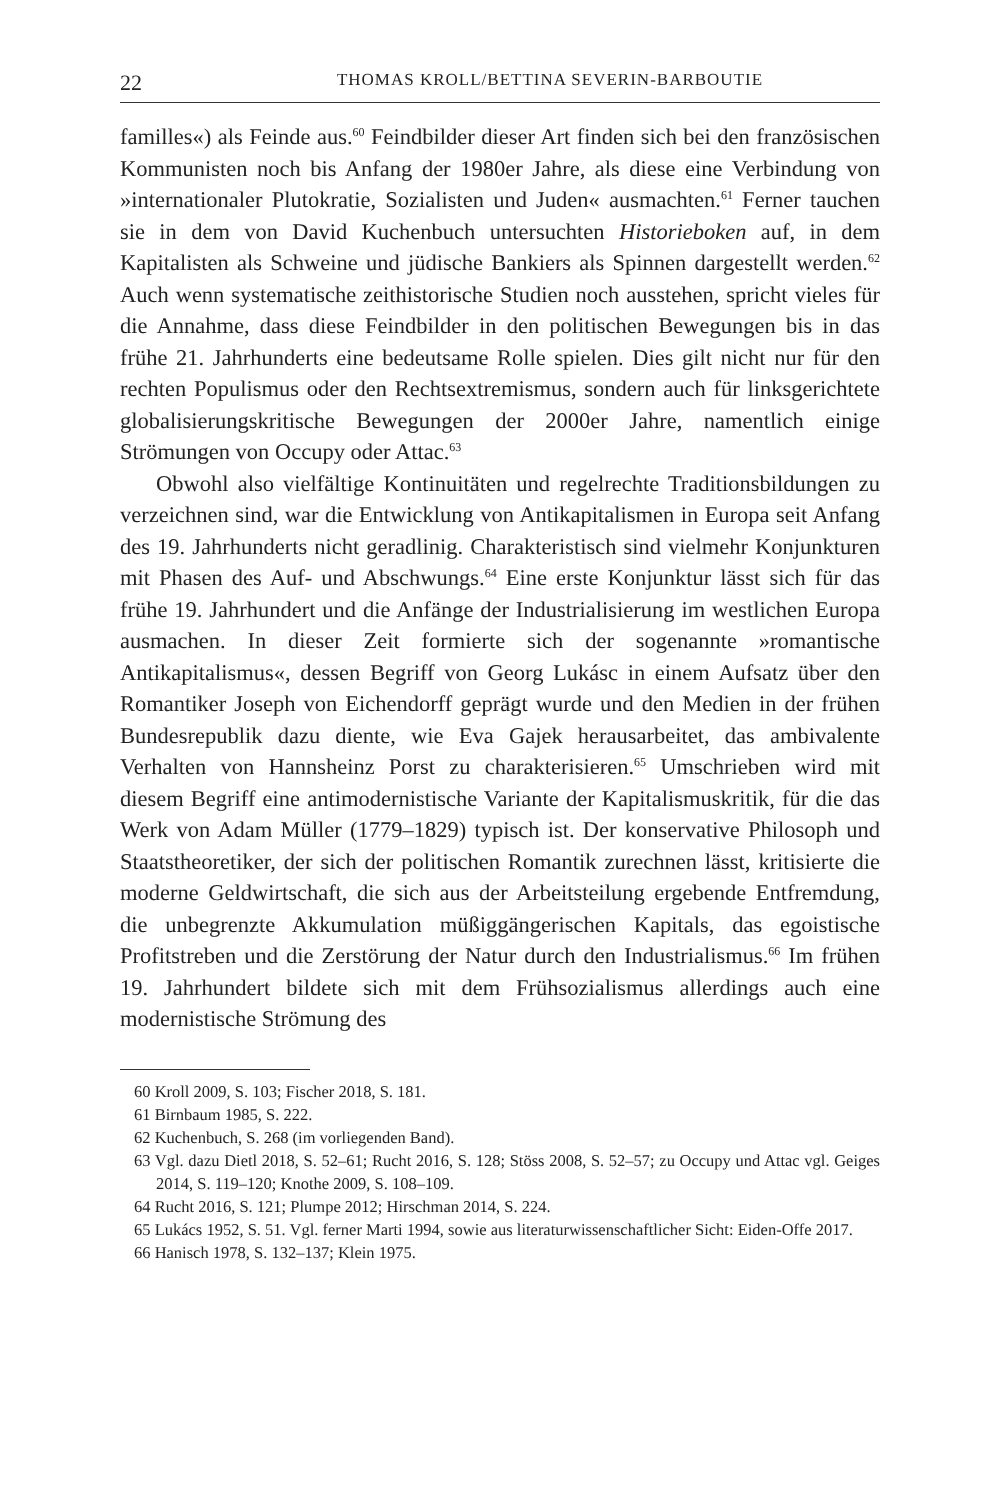22 THOMAS KROLL/BETTINA SEVERIN-BARBOUTIE
familles«) als Feinde aus.<sup>60</sup> Feindbilder dieser Art finden sich bei den französischen Kommunisten noch bis Anfang der 1980er Jahre, als diese eine Verbindung von »internationaler Plutokratie, Sozialisten und Juden« ausmachten.<sup>61</sup> Ferner tauchen sie in dem von David Kuchenbuch untersuchten Historieboken auf, in dem Kapitalisten als Schweine und jüdische Bankiers als Spinnen dargestellt werden.<sup>62</sup> Auch wenn systematische zeithistorische Studien noch ausstehen, spricht vieles für die Annahme, dass diese Feindbilder in den politischen Bewegungen bis in das frühe 21. Jahrhunderts eine bedeutsame Rolle spielen. Dies gilt nicht nur für den rechten Populismus oder den Rechtsextremismus, sondern auch für linksgerichtete globalisierungskritische Bewegungen der 2000er Jahre, namentlich einige Strömungen von Occupy oder Attac.<sup>63</sup>
Obwohl also vielfältige Kontinuitäten und regelrechte Traditionsbildungen zu verzeichnen sind, war die Entwicklung von Antikapitalismen in Europa seit Anfang des 19. Jahrhunderts nicht geradlinig. Charakteristisch sind vielmehr Konjunkturen mit Phasen des Auf- und Abschwungs.<sup>64</sup> Eine erste Konjunktur lässt sich für das frühe 19. Jahrhundert und die Anfänge der Industrialisierung im westlichen Europa ausmachen. In dieser Zeit formierte sich der sogenannte »romantische Antikapitalismus«, dessen Begriff von Georg Lukásc in einem Aufsatz über den Romantiker Joseph von Eichendorff geprägt wurde und den Medien in der frühen Bundesrepublik dazu diente, wie Eva Gajek herausarbeitet, das ambivalente Verhalten von Hannsheinz Porst zu charakterisieren.<sup>65</sup> Umschrieben wird mit diesem Begriff eine antimodernistische Variante der Kapitalismuskritik, für die das Werk von Adam Müller (1779–1829) typisch ist. Der konservative Philosoph und Staatstheoretiker, der sich der politischen Romantik zurechnen lässt, kritisierte die moderne Geldwirtschaft, die sich aus der Arbeitsteilung ergebende Entfremdung, die unbegrenzte Akkumulation müßiggängerischen Kapitals, das egoistische Profitstreben und die Zerstörung der Natur durch den Industrialismus.<sup>66</sup> Im frühen 19. Jahrhundert bildete sich mit dem Frühsozialismus allerdings auch eine modernistische Strömung des
60 Kroll 2009, S. 103; Fischer 2018, S. 181.
61 Birnbaum 1985, S. 222.
62 Kuchenbuch, S. 268 (im vorliegenden Band).
63 Vgl. dazu Dietl 2018, S. 52–61; Rucht 2016, S. 128; Stöss 2008, S. 52–57; zu Occupy und Attac vgl. Geiges 2014, S. 119–120; Knothe 2009, S. 108–109.
64 Rucht 2016, S. 121; Plumpe 2012; Hirschman 2014, S. 224.
65 Lukács 1952, S. 51. Vgl. ferner Marti 1994, sowie aus literaturwissenschaftlicher Sicht: Eiden-Offe 2017.
66 Hanisch 1978, S. 132–137; Klein 1975.